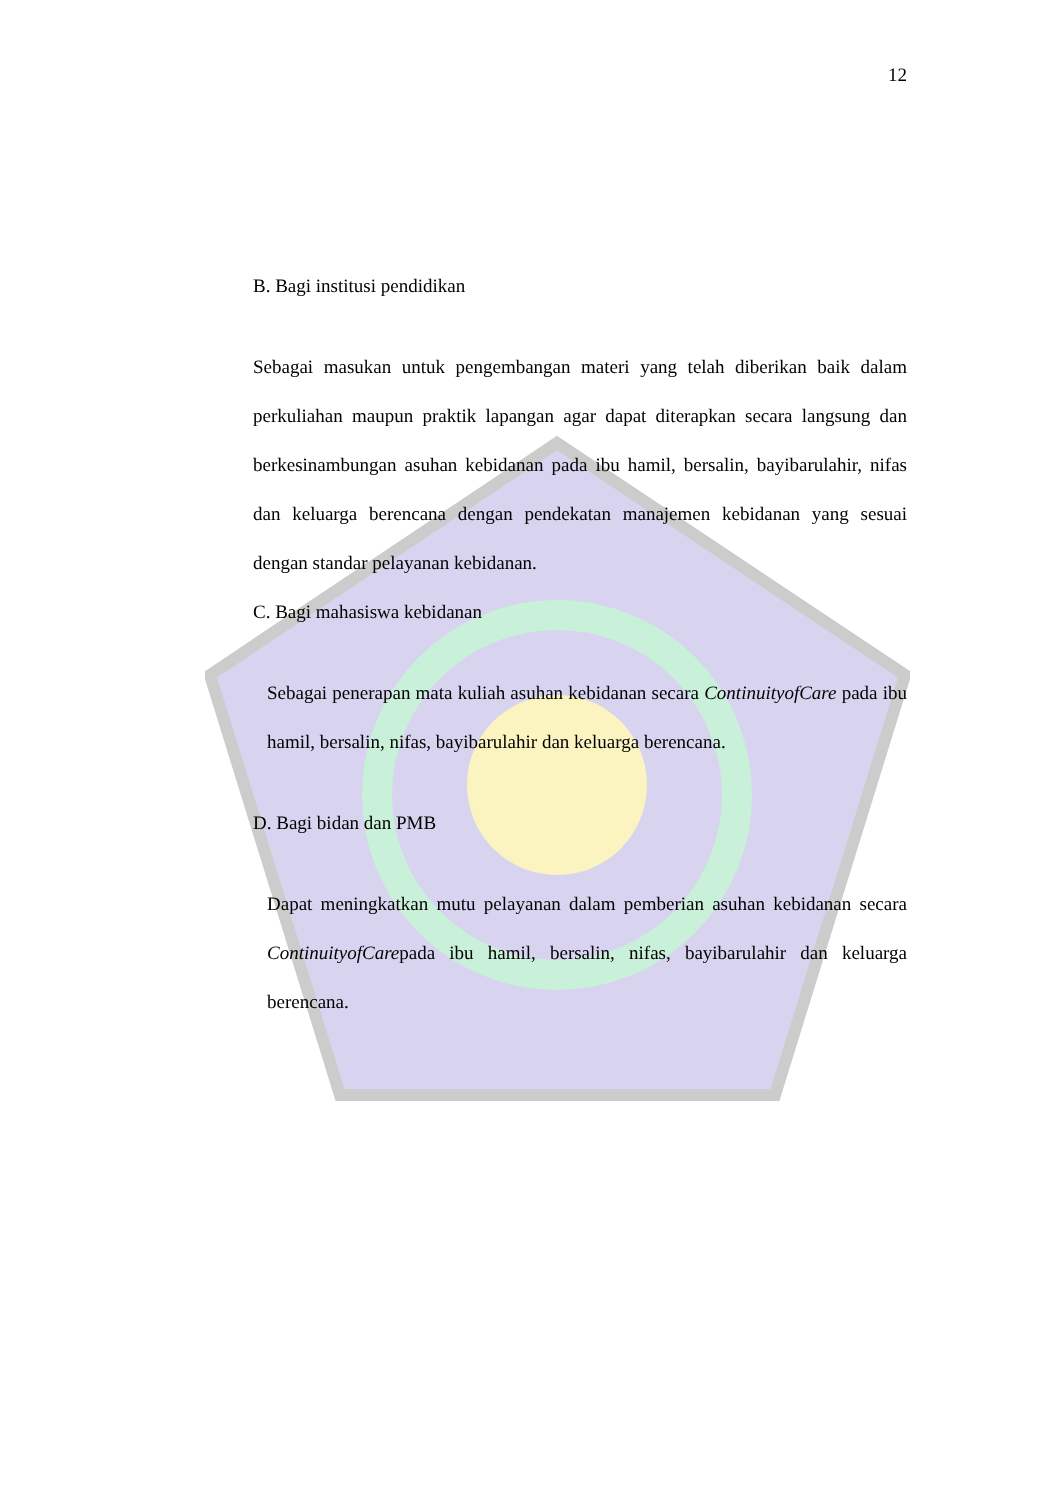12
B. Bagi institusi pendidikan
Sebagai masukan untuk pengembangan materi yang telah diberikan baik dalam perkuliahan maupun praktik lapangan agar dapat diterapkan secara langsung dan berkesinambungan asuhan kebidanan pada ibu hamil, bersalin, bayibarulahir, nifas dan keluarga berencana dengan pendekatan manajemen kebidanan yang sesuai dengan standar pelayanan kebidanan.
C. Bagi mahasiswa kebidanan
Sebagai penerapan mata kuliah asuhan kebidanan secara ContinuityofCare pada ibu hamil, bersalin, nifas, bayibarulahir dan keluarga berencana.
D. Bagi bidan dan PMB
Dapat meningkatkan mutu pelayanan dalam pemberian asuhan kebidanan secara ContinuityofCarepada ibu hamil, bersalin, nifas, bayibarulahir dan keluarga berencana.